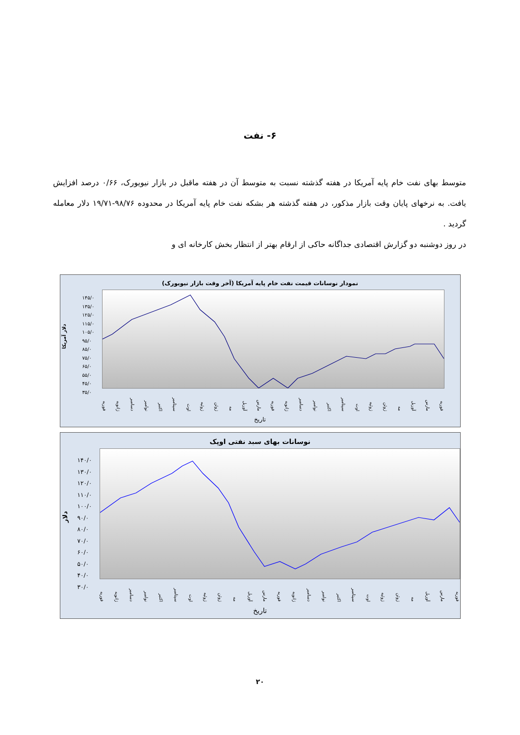۶- نفت
متوسط بهای نفت خام پایه آمریکا در هفته گذشته نسبت به متوسط آن در هفته ماقبل در بازار نیویورک، ۰/۶۶ درصد افزایش یافت. به نرخهای پایان وقت بازار مذکور، در هفته گذشته هر بشکه نفت خام پایه آمریکا در محدوده ۹۸/۷۶-۱۹/۷۱ دلار معامله گردید .
در روز دوشنبه دو گزارش اقتصادی جداگانه حاکی از ارقام بهتر از انتظار بخش کارخانه ای و
نمودار نوسانات قیمت نفت خام پایه آمریکا (آخر وقت بازار نیویورک)
دلار آمریکا
۱۴۵/۰
۱۳۵/۰
۱۲۵/۰
۱۱۵/۰
۱۰۵/۰
۹۵/۰
۸۵/۰
۷۵/۰
۶۵/۰
۵۵/۰
۴۵/۰
۳۵/۰
فوریه مارس آوریل مه ژوئن ژوئیه اوت سپتامبر اکتبر نوامبر دسامبر ژانویه فوریه مارس آوریل مه ژوئن ژوئیه اوت سپتامبر اکتبر نوامبر دسامبر ژانویه فوریه
تاریخ
نوسانات بهای سبد نفتی اوپک
دلار
۱۴۰/۰
۱۳۰/۰
۱۲۰/۰
۱۱۰/۰
۱۰۰/۰
۹۰/۰
۸۰/۰
۷۰/۰
۶۰/۰
۵۰/۰
۴۰/۰
۳۰/۰
فوریه مارس آوریل مه ژوئن ژوئیه اوت سپتامبر اکتبر نوامبر دسامبر ژانویه فوریه مارس آوریل مه ژوئن ژوئیه اوت سپتامبر اکتبر نوامبر دسامبر ژانویه فوریه
تاریخ
۲۰